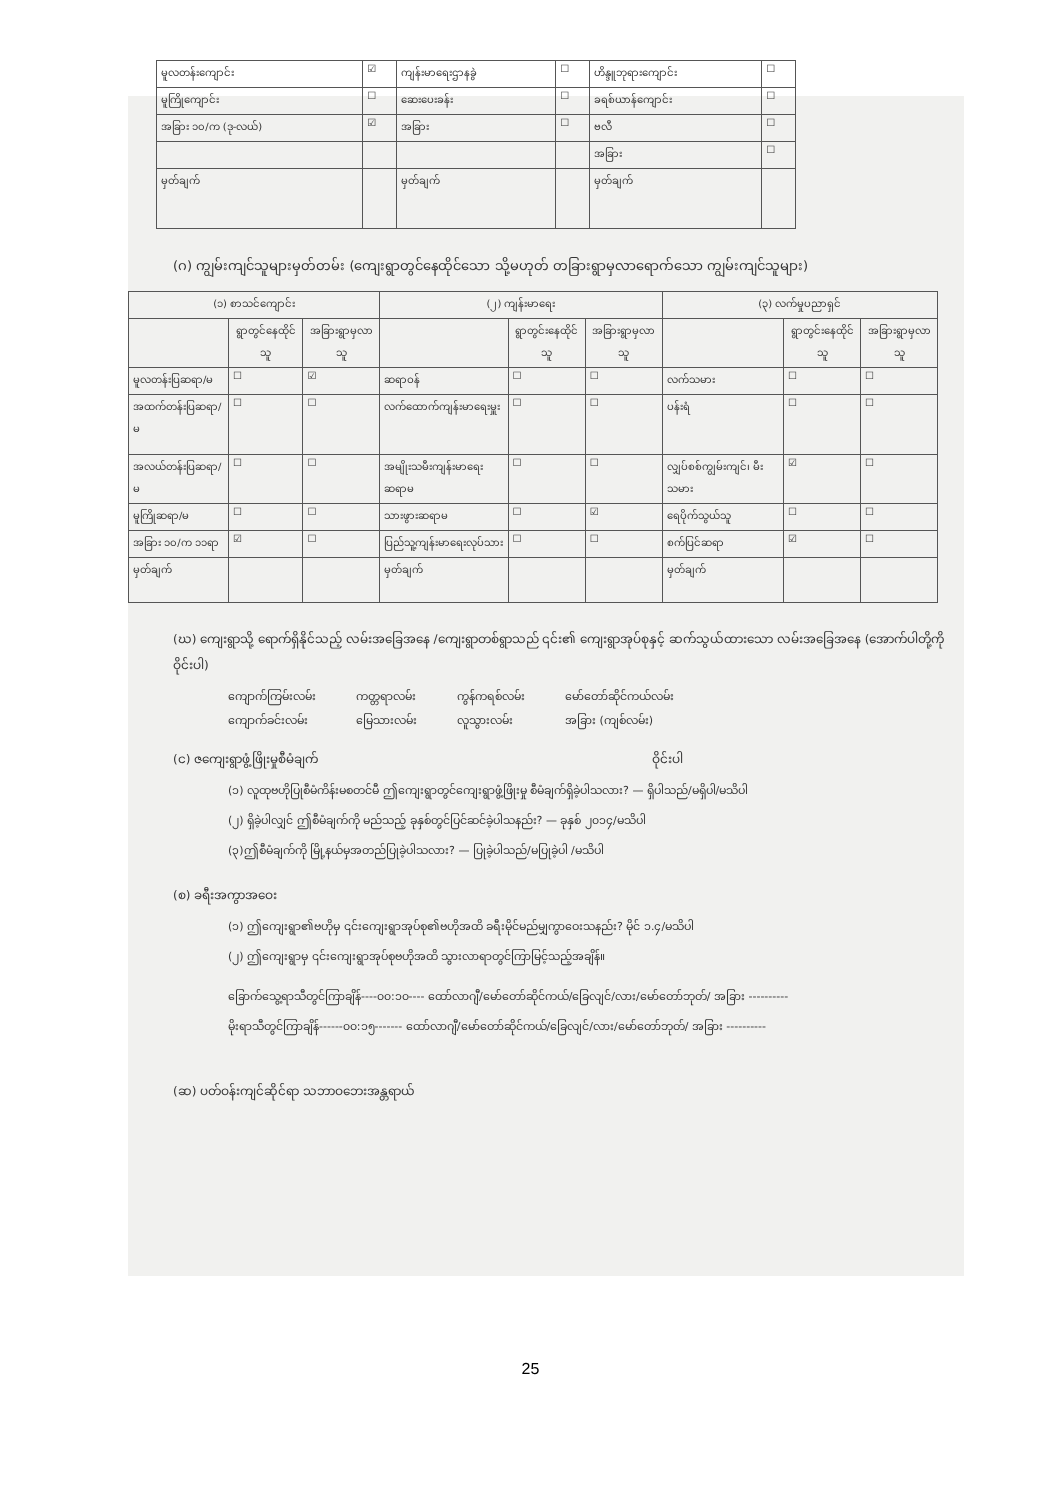| မူလတန်းကျောင်း | ☑ | ကျန်းမာရေးဌာနခွဲ | ☐ | ဟိန္ဒူဘုရားကျောင်း | ☐ |
| မူကြိုကျောင်း | ☐ | ဆေးပေးခန်း | ☐ | ခရစ်ယာန်ကျောင်း | ☐ |
| အခြား ၁၀/က (ဒု-လယ်) | ☑ | အခြား | ☐ | ဗလီ | ☐ |
| | | | | အခြား | ☐ |
| မှတ်ချက် | | မှတ်ချက် | | မှတ်ချက် | |
(ဂ) ကျွမ်းကျင်သူများမှတ်တမ်း (ကျေးရွာတွင်နေထိုင်သော သို့မဟုတ် တခြားရွာမှလာရောက်သော ကျွမ်းကျင်သူများ)
| (၁) စာသင်ကျောင်း | | | (၂) ကျန်းမာရေး | | | (၃) လက်မှုပညာရှင် | | |
| --- | --- | --- | --- | --- | --- | --- | --- | --- |
| | ရွာတွင်နေထိုင်သူ | အခြားရွာမှလာသူ | | ရွာတွင်းနေထိုင်သူ | အခြားရွာမှလာသူ | | ရွာတွင်းနေထိုင်သူ | အခြားရွာမှလာသူ |
| မူလတန်းပြဆရာ/မ | ☐ | ☑ | ဆရာဝန် | ☐ | ☐ | လက်သမား | ☐ | ☐ |
| အထက်တန်းပြဆရာ/မ | ☐ | ☐ | လက်ထောက်ကျန်းမာရေးမှူး | ☐ | ☐ | ပန်းရံ | ☐ | ☐ |
| အလယ်တန်းပြဆရာ/မ | ☐ | ☐ | အမျိုးသမီးကျန်းမာရေးဆရာမ | ☐ | ☐ | လျှပ်စစ်ကျွမ်းကျင်၊ မီးသမား | ☑ | ☐ |
| မူကြိုဆရာ/မ | ☐ | ☐ | သားဖွားဆရာမ | ☐ | ☑ | ရေပိုက်သွယ်သူ | ☐ | ☐ |
| အခြား ၁၀/က ၁၁ရာ | ☑ | ☐ | ပြည်သူ့ကျန်းမာရေးလုပ်သား | ☐ | ☐ | စက်ပြင်ဆရာ | ☑ | ☐ |
| မှတ်ချက် | | | မှတ်ချက် | | | မှတ်ချက် | | |
(ဃ) ကျေးရွာသို့ ရောက်ရှိနိုင်သည့် လမ်းအခြေအနေ /ကျေးရွာတစ်ရွာသည် ၎င်း၏ ကျေးရွာအုပ်စုနှင့် ဆက်သွယ်ထားသော လမ်းအခြေအနေ (အောက်ပါတို့ကိုဝိုင်းပါ)
ကျောက်ကြမ်းလမ်း
ကျောက်ခင်းလမ်း ကတ္တရာလမ်း
မြေသားလမ်း ကွန်ကရစ်လမ်း
လူသွားလမ်း မော်တော်ဆိုင်ကယ်လမ်း
အခြား (ကျစ်လမ်း)
(င) ဇကျေးရွာဖွံ့ဖြိုးမှုစီမံချက် ဝိုင်းပါ
(၁) လူထုဗဟိုပြုစီမံကိန်းမစတင်မီ ဤကျေးရွာတွင်ကျေးရွာဖွံ့ဖြိုးမှု စီမံချက်ရှိခဲ့ပါသလား? — ရှိပါသည်/မရှိပါ/မသိပါ
(၂) ရှိခဲ့ပါလျှင် ဤစီမံချက်ကို မည်သည့် ခုနှစ်တွင်ပြင်ဆင်ခဲ့ပါသနည်း? — ခုနှစ် ၂၀၁၄/မသိပါ
(၃)ဤစီမံချက်ကို မြို့နယ်မှအတည်ပြုခဲ့ပါသလား? — ပြုခဲ့ပါသည်/မပြုခဲ့ပါ /မသိပါ
(စ) ခရီးအကွာအဝေး
(၁) ဤကျေးရွာ၏ဗဟိုမှ ၎င်းကျေးရွာအုပ်စု၏ဗဟိုအထိ ခရီးမိုင်မည်မျှကွာဝေးသနည်း? မိုင် ၁.၄/မသိပါ
(၂) ဤကျေးရွာမှ ၎င်းကျေးရွာအုပ်စုဗဟိုအထိ သွားလာရာတွင်ကြာမြင့်သည့်အချိန်။
ခြောက်သွေ့ရာသီတွင်ကြာချိန်----၀၀:၁၀---- ထော်လာဂျီ/မော်တော်ဆိုင်ကယ်/ခြေလျင်/လား/မော်တော်ဘုတ်/ အခြား ----------
မိုးရာသီတွင်ကြာချိန်------၀၀:၁၅------- ထော်လာဂျီ/မော်တော်ဆိုင်ကယ်/ခြေလျင်/လား/မော်တော်ဘုတ်/ အခြား ----------
(ဆ) ပတ်ဝန်းကျင်ဆိုင်ရာ သဘာဝဘေးအန္တရာယ်
25